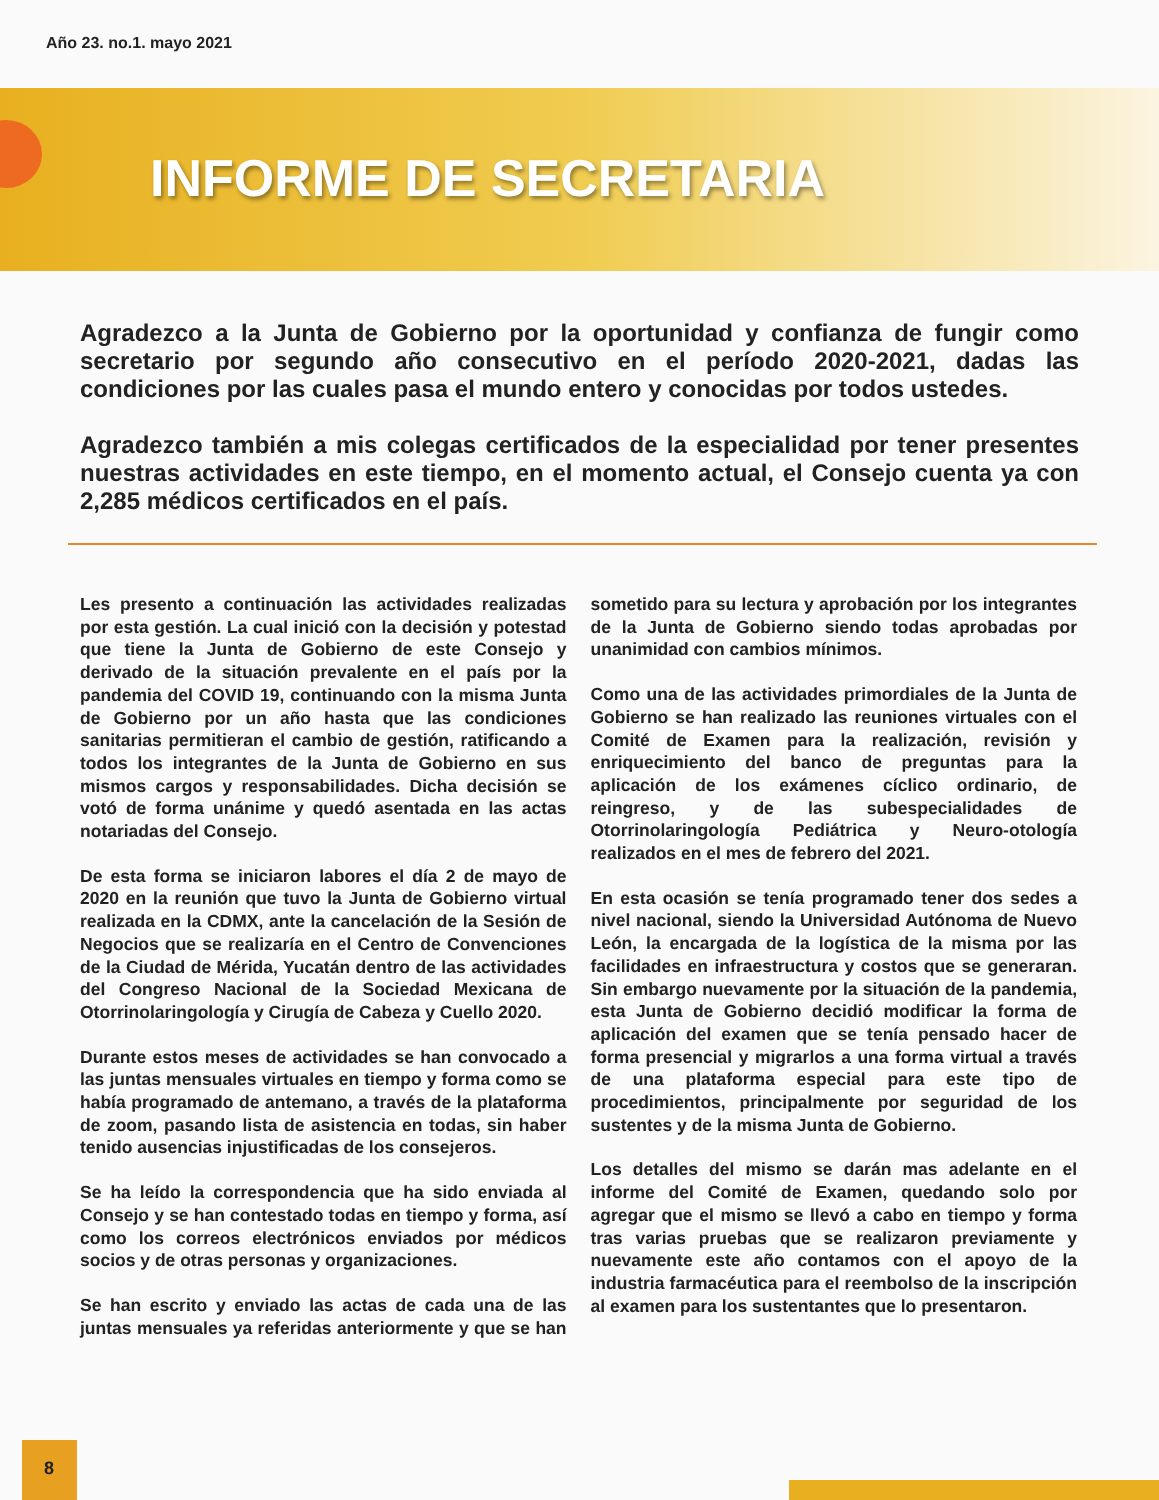Año 23. no.1. mayo 2021
INFORME DE SECRETARIA
Agradezco a la Junta de Gobierno por la oportunidad y confianza de fungir como secretario por segundo año consecutivo en el período 2020-2021, dadas las condiciones por las cuales pasa el mundo entero y conocidas por todos ustedes.
Agradezco también a mis colegas certificados de la especialidad por tener presentes nuestras actividades en este tiempo, en el momento actual, el Consejo cuenta ya con 2,285 médicos certificados en el país.
Les presento a continuación las actividades realizadas por esta gestión. La cual inició con la decisión y potestad que tiene la Junta de Gobierno de este Consejo y derivado de la situación prevalente en el país por la pandemia del COVID 19, continuando con la misma Junta de Gobierno por un año hasta que las condiciones sanitarias permitieran el cambio de gestión, ratificando a todos los integrantes de la Junta de Gobierno en sus mismos cargos y responsabilidades. Dicha decisión se votó de forma unánime y quedó asentada en las actas notariadas del Consejo.
De esta forma se iniciaron labores el día 2 de mayo de 2020 en la reunión que tuvo la Junta de Gobierno virtual realizada en la CDMX, ante la cancelación de la Sesión de Negocios que se realizaría en el Centro de Convenciones de la Ciudad de Mérida, Yucatán dentro de las actividades del Congreso Nacional de la Sociedad Mexicana de Otorrinolaringología y Cirugía de Cabeza y Cuello 2020.
Durante estos meses de actividades se han convocado a las juntas mensuales virtuales en tiempo y forma como se había programado de antemano, a través de la plataforma de zoom, pasando lista de asistencia en todas, sin haber tenido ausencias injustificadas de los consejeros.
Se ha leído la correspondencia que ha sido enviada al Consejo y se han contestado todas en tiempo y forma, así como los correos electrónicos enviados por médicos socios y de otras personas y organizaciones.
Se han escrito y enviado las actas de cada una de las juntas mensuales ya referidas anteriormente y que se han sometido para su lectura y aprobación por los integrantes de la Junta de Gobierno siendo todas aprobadas por unanimidad con cambios mínimos.
Como una de las actividades primordiales de la Junta de Gobierno se han realizado las reuniones virtuales con el Comité de Examen para la realización, revisión y enriquecimiento del banco de preguntas para la aplicación de los exámenes cíclico ordinario, de reingreso, y de las subespecialidades de Otorrinolaringología Pediátrica y Neuro-otología realizados en el mes de febrero del 2021.
En esta ocasión se tenía programado tener dos sedes a nivel nacional, siendo la Universidad Autónoma de Nuevo León, la encargada de la logística de la misma por las facilidades en infraestructura y costos que se generaran. Sin embargo nuevamente por la situación de la pandemia, esta Junta de Gobierno decidió modificar la forma de aplicación del examen que se tenía pensado hacer de forma presencial y migrarlos a una forma virtual a través de una plataforma especial para este tipo de procedimientos, principalmente por seguridad de los sustentes y de la misma Junta de Gobierno.
Los detalles del mismo se darán mas adelante en el informe del Comité de Examen, quedando solo por agregar que el mismo se llevó a cabo en tiempo y forma tras varias pruebas que se realizaron previamente y nuevamente este año contamos con el apoyo de la industria farmacéutica para el reembolso de la inscripción al examen para los sustentantes que lo presentaron.
8